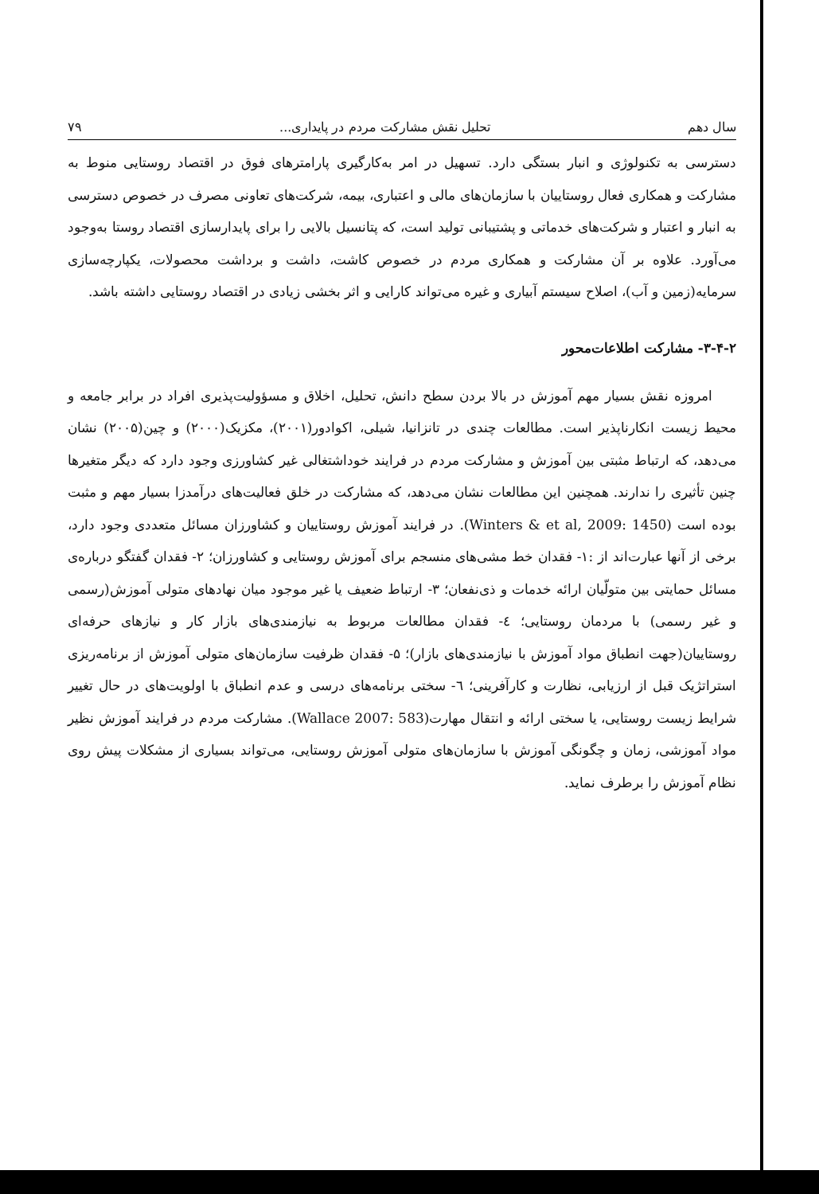سال دهم تحلیل نقش مشارکت مردم در پایداری... ۷۹
دسترسی به تکنولوژی و انبار بستگی دارد. تسهیل در امر به‌کارگیری پارامترهای فوق در اقتصاد روستایی منوط به مشارکت و همکاری فعال روستاییان با سازمان‌های مالی و اعتباری، بیمه، شرکت‌های تعاونی مصرف در خصوص دسترسی به انبار و اعتبار و شرکت‌های خدماتی و پشتیبانی تولید است، که پتانسیل بالایی را برای پایدارسازی اقتصاد روستا به‌وجود می‌آورد. علاوه بر آن مشارکت و همکاری مردم در خصوص کاشت، داشت و برداشت محصولات، یکپارچه‌سازی سرمایه(زمین و آب)، اصلاح سیستم آبیاری و غیره می‌تواند کارایی و اثر بخشی زیادی در اقتصاد روستایی داشته باشد.
۳-۴-۲- مشارکت اطلاعات‌محور
امروزه نقش بسیار مهم آموزش در بالا بردن سطح دانش، تحلیل، اخلاق و مسؤولیت‌پذیری افراد در برابر جامعه و محیط زیست انکارناپذیر است. مطالعات چندی در تانزانیا، شیلی، اکوادور(۲۰۰۱)، مکزیک(۲۰۰۰) و چین(۲۰۰۵) نشان می‌دهد، که ارتباط مثبتی بین آموزش و مشارکت مردم در فرایند خوداشتغالی غیر کشاورزی وجود دارد که دیگر متغیرها چنین تأثیری را ندارند. همچنین این مطالعات نشان می‌دهد، که مشارکت در خلق فعالیت‌های درآمدزا بسیار مهم و مثبت بوده است (Winters & et al, 2009: 1450). در فرایند آموزش روستاییان و کشاورزان مسائل متعددی وجود دارد، برخی از آنها عبارت‌اند از :۱- فقدان خط مشی‌های منسجم برای آموزش روستایی و کشاورزان؛ ۲- فقدان گفتگو درباره‌ی مسائل حمایتی بین متولّیان ارائه خدمات و ذی‌نفعان؛ ۳- ارتباط ضعیف یا غیر موجود میان نهادهای متولی آموزش(رسمی و غیر رسمی) با مردمان روستایی؛ ٤- فقدان مطالعات مربوط به نیازمندی‌های بازار کار و نیازهای حرفه‌ای روستاییان(جهت انطباق مواد آموزش با نیازمندی‌های بازار)؛ ۵- فقدان ظرفیت سازمان‌های متولی آموزش از برنامه‌ریزی استراتژیک قبل از ارزیابی، نظارت و کارآفرینی؛ ٦- سختی برنامه‌های درسی و عدم انطباق با اولویت‌های در حال تغییر شرایط زیست روستایی، یا سختی ارائه و انتقال مهارت(Wallace 2007: 583). مشارکت مردم در فرایند آموزش نظیر مواد آموزشی، زمان و چگونگی آموزش با سازمان‌های متولی آموزش روستایی، می‌تواند بسیاری از مشکلات پیش روی نظام آموزش را برطرف نماید.